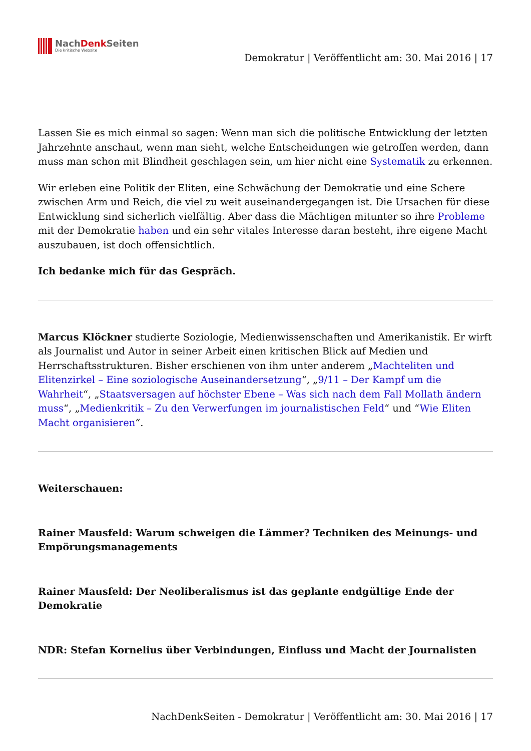NachDenk Seiten
Die kritische Website
Demokratur | Veröffentlicht am: 30. Mai 2016 | 17
Lassen Sie es mich einmal so sagen: Wenn man sich die politische Entwicklung der letzten Jahrzehnte anschaut, wenn man sieht, welche Entscheidungen wie getroffen werden, dann muss man schon mit Blindheit geschlagen sein, um hier nicht eine Systematik zu erkennen.
Wir erleben eine Politik der Eliten, eine Schwächung der Demokratie und eine Schere zwischen Arm und Reich, die viel zu weit auseinandergegangen ist. Die Ursachen für diese Entwicklung sind sicherlich vielfältig. Aber dass die Mächtigen mitunter so ihre Probleme mit der Demokratie haben und ein sehr vitales Interesse daran besteht, ihre eigene Macht auszubauen, ist doch offensichtlich.
Ich bedanke mich für das Gespräch.
Marcus Klöckner studierte Soziologie, Medienwissenschaften und Amerikanistik. Er wirft als Journalist und Autor in seiner Arbeit einen kritischen Blick auf Medien und Herrschaftsstrukturen. Bisher erschienen von ihm unter anderem „Machteliten und Elitenzirkel – Eine soziologische Auseinandersetzung“, „9/11 – Der Kampf um die Wahrheit“, „Staatsversagen auf höchster Ebene – Was sich nach dem Fall Mollath ändern muss“, „Medienkritik – Zu den Verwerfungen im journalistischen Feld“ und “Wie Eliten Macht organisieren“.
Weiterschauen:
Rainer Mausfeld: Warum schweigen die Lämmer? Techniken des Meinungs- und Empörungsmanagements
Rainer Mausfeld: Der Neoliberalismus ist das geplante endgültige Ende der Demokratie
NDR: Stefan Kornelius über Verbindungen, Einfluss und Macht der Journalisten
NachDenkSeiten - Demokratur | Veröffentlicht am: 30. Mai 2016 | 17